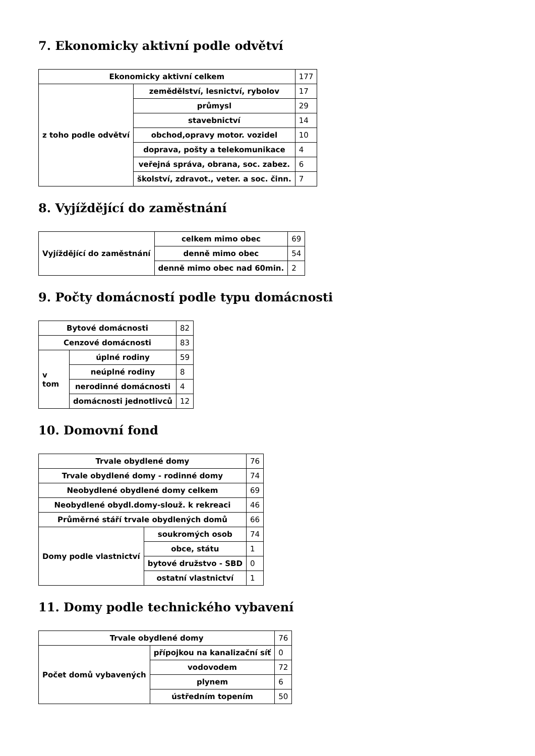7. Ekonomicky aktivní podle odvětví
| Ekonomicky aktivní celkem | | 177 |
| z toho podle odvětví | zemědělství, lesnictví, rybolov | 17 |
| | průmysl | 29 |
| | stavebnictví | 14 |
| | obchod,opravy motor. vozidel | 10 |
| | doprava, pošty a telekomunikace | 4 |
| | veřejná správa, obrana, soc. zabez. | 6 |
| | školství, zdravot., veter. a soc. činn. | 7 |
8. Vyjíždějící do zaměstnání
| Vyjíždějící do zaměstnání | celkem mimo obec | 69 |
| | denně mimo obec | 54 |
| | denně mimo obec nad 60min. | 2 |
9. Počty domácností podle typu domácnosti
| Bytové domácnosti | | 82 |
| Cenzové domácnosti | | 83 |
| v tom | úplné rodiny | 59 |
| | neúplné rodiny | 8 |
| | nerodinné domácnosti | 4 |
| | domácnosti jednotlivců | 12 |
10. Domovní fond
| Trvale obydlené domy | | 76 |
| Trvale obydlené domy - rodinné domy | | 74 |
| Neobydlené obydlené domy celkem | | 69 |
| Neobydlené obydl.domy-slouž. k rekreaci | | 46 |
| Průměrné stáří trvale obydlených domů | | 66 |
| Domy podle vlastnictví | soukromých osob | 74 |
| | obce, státu | 1 |
| | bytové družstvo - SBD | 0 |
| | ostatní vlastnictví | 1 |
11. Domy podle technického vybavení
| Trvale obydlené domy | | 76 |
| Počet domů vybavených | přípojkou na kanalizační síť | 0 |
| | vodovodem | 72 |
| | plynem | 6 |
| | ústředním topením | 50 |